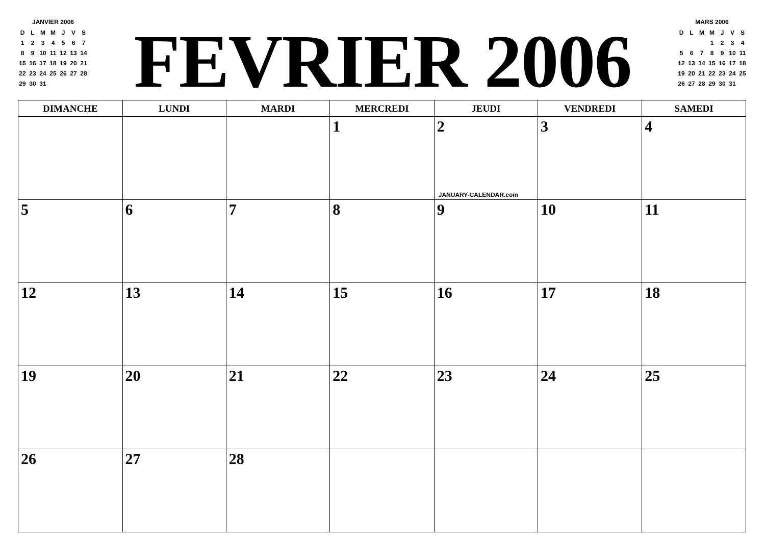JANVIER 2006
| D | L | M | M | J | V | S |
| --- | --- | --- | --- | --- | --- | --- |
| 1 | 2 | 3 | 4 | 5 | 6 | 7 |
| 8 | 9 | 10 | 11 | 12 | 13 | 14 |
| 15 | 16 | 17 | 18 | 19 | 20 | 21 |
| 22 | 23 | 24 | 25 | 26 | 27 | 28 |
| 29 | 30 | 31 | | | | |
FEVRIER 2006
MARS 2006
| D | L | M | M | J | V | S |
| --- | --- | --- | --- | --- | --- | --- |
| | | | 1 | 2 | 3 | 4 |
| 5 | 6 | 7 | 8 | 9 | 10 | 11 |
| 12 | 13 | 14 | 15 | 16 | 17 | 18 |
| 19 | 20 | 21 | 22 | 23 | 24 | 25 |
| 26 | 27 | 28 | 29 | 30 | 31 | |
| DIMANCHE | LUNDI | MARDI | MERCREDI | JEUDI | VENDREDI | SAMEDI |
| --- | --- | --- | --- | --- | --- | --- |
| | | | 1 | 2 JANUARY-CALENDAR.com | 3 | 4 |
| 5 | 6 | 7 | 8 | 9 | 10 | 11 |
| 12 | 13 | 14 | 15 | 16 | 17 | 18 |
| 19 | 20 | 21 | 22 | 23 | 24 | 25 |
| 26 | 27 | 28 | | | | |